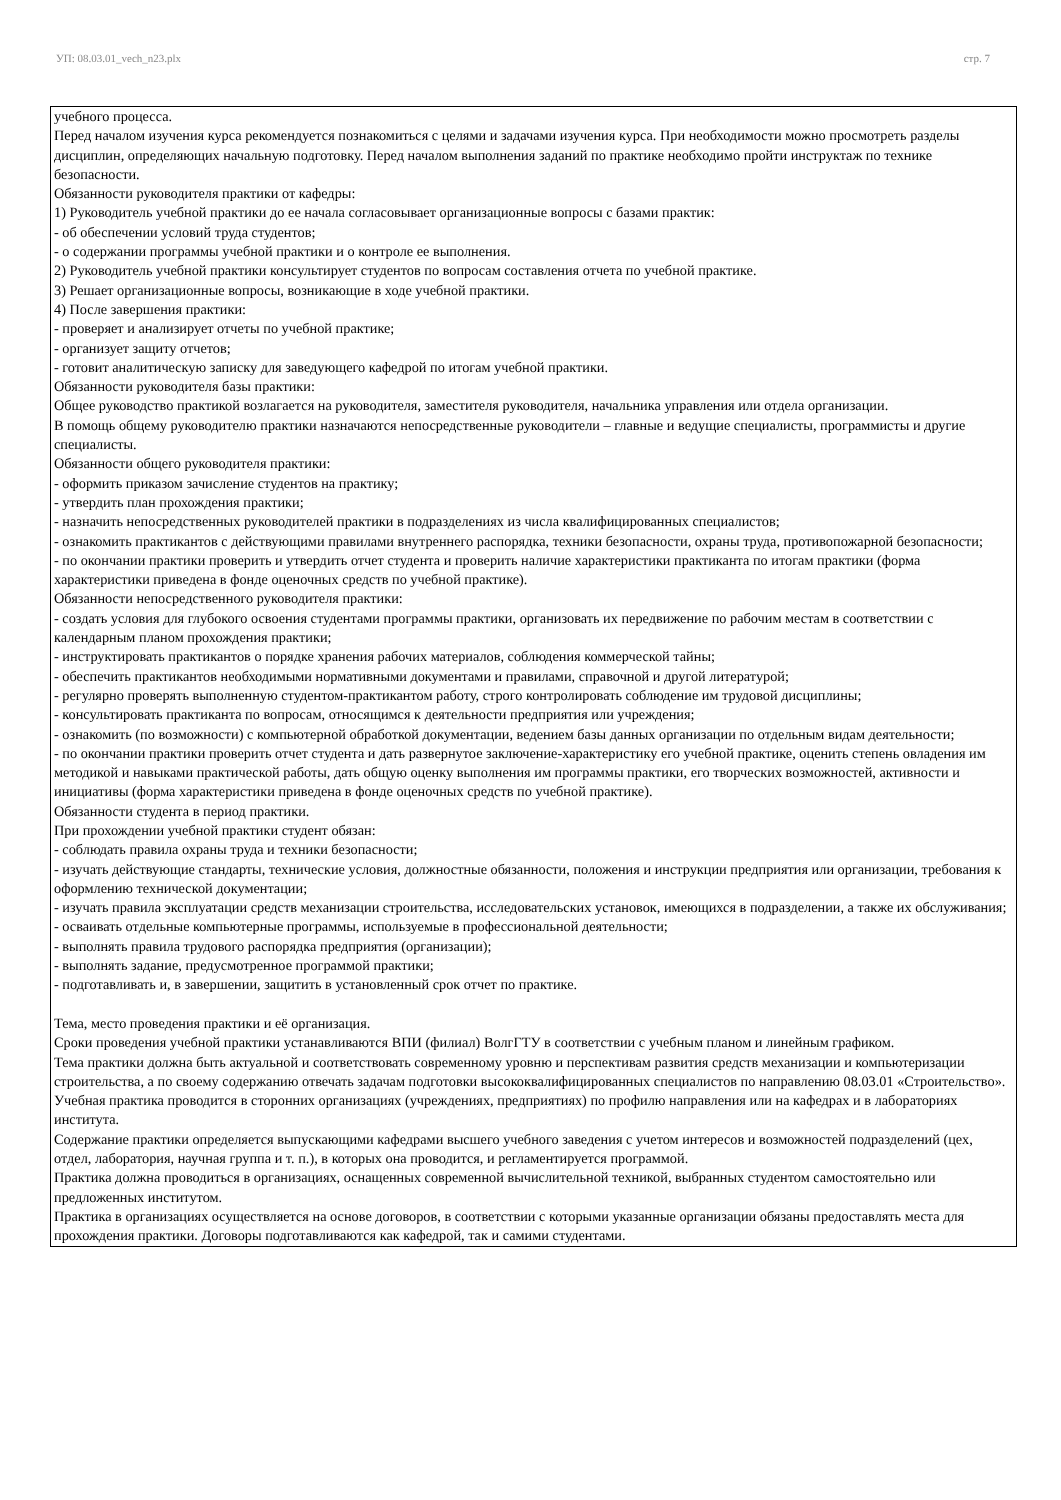УП: 08.03.01_vech_n23.plx стр. 7
учебного процесса.
Перед началом изучения курса рекомендуется познакомиться с целями и задачами изучения курса. При необходимости можно просмотреть разделы дисциплин, определяющих начальную подготовку. Перед началом выполнения заданий по практике необходимо пройти инструктаж по технике безопасности.
Обязанности руководителя практики от кафедры:
1) Руководитель учебной практики до ее начала согласовывает организационные вопросы с базами практик:
- об обеспечении условий труда студентов;
- о содержании программы учебной практики и о контроле ее выполнения.
2) Руководитель учебной практики консультирует студентов по вопросам составления отчета по учебной практике.
3) Решает организационные вопросы, возникающие в ходе учебной практики.
4) После завершения практики:
- проверяет и анализирует отчеты по учебной практике;
- организует защиту отчетов;
- готовит аналитическую записку для заведующего кафедрой по итогам учебной практики.
Обязанности руководителя базы практики:
Общее руководство практикой возлагается на руководителя, заместителя руководителя, начальника управления или отдела организации.
В помощь общему руководителю практики назначаются непосредственные руководители – главные и ведущие специалисты, программисты и другие специалисты.
Обязанности общего руководителя практики:
- оформить приказом зачисление студентов на практику;
- утвердить план прохождения практики;
- назначить непосредственных руководителей практики в подразделениях из числа квалифицированных специалистов;
- ознакомить практикантов с действующими правилами внутреннего распорядка, техники безопасности, охраны труда, противопожарной безопасности;
- по окончании практики проверить и утвердить отчет студента и проверить наличие характеристики практиканта по итогам практики (форма характеристики приведена в фонде оценочных средств по учебной практике).
Обязанности непосредственного руководителя практики:
- создать условия для глубокого освоения студентами программы практики, организовать их передвижение по рабочим местам в соответствии с календарным планом прохождения практики;
- инструктировать практикантов о порядке хранения рабочих материалов, соблюдения коммерческой тайны;
- обеспечить практикантов необходимыми нормативными документами и правилами, справочной и другой литературой;
- регулярно проверять выполненную студентом-практикантом работу, строго контролировать соблюдение им трудовой дисциплины;
- консультировать практиканта по вопросам, относящимся к деятельности предприятия или учреждения;
- ознакомить (по возможности) с компьютерной обработкой документации, ведением базы данных организации по отдельным видам деятельности;
- по окончании практики проверить отчет студента и дать развернутое заключение-характеристику его учебной практике, оценить степень овладения им методикой и навыками практической работы, дать общую оценку выполнения им программы практики, его творческих возможностей, активности и инициативы (форма характеристики приведена в фонде оценочных средств по учебной практике).
Обязанности студента в период практики.
При прохождении учебной практики студент обязан:
- соблюдать правила охраны труда и техники безопасности;
- изучать действующие стандарты, технические условия, должностные обязанности, положения и инструкции предприятия или организации, требования к оформлению технической документации;
- изучать правила эксплуатации средств механизации строительства, исследовательских установок, имеющихся в подразделении, а также их обслуживания;
- осваивать отдельные компьютерные программы, используемые в профессиональной деятельности;
- выполнять правила трудового распорядка предприятия (организации);
- выполнять задание, предусмотренное программой практики;
- подготавливать и, в завершении, защитить в установленный срок отчет по практике.
Тема, место проведения практики и её организация.
Сроки проведения учебной практики устанавливаются ВПИ (филиал) ВолгГТУ в соответствии с учебным планом и линейным графиком.
Тема практики должна быть актуальной и соответствовать современному уровню и перспективам развития средств механизации и компьютеризации строительства, а по своему содержанию отвечать задачам подготовки высококвалифицированных специалистов по направлению 08.03.01 «Строительство».
Учебная практика проводится в сторонних организациях (учреждениях, предприятиях) по профилю направления или на кафедрах и в лабораториях института.
Содержание практики определяется выпускающими кафедрами высшего учебного заведения с учетом интересов и возможностей подразделений (цех, отдел, лаборатория, научная группа и т. п.), в которых она проводится, и регламентируется программой.
Практика должна проводиться в организациях, оснащенных современной вычислительной техникой, выбранных студентом самостоятельно или предложенных институтом.
Практика в организациях осуществляется на основе договоров, в соответствии с которыми указанные организации обязаны предоставлять места для прохождения практики. Договоры подготавливаются как кафедрой, так и самими студентами.